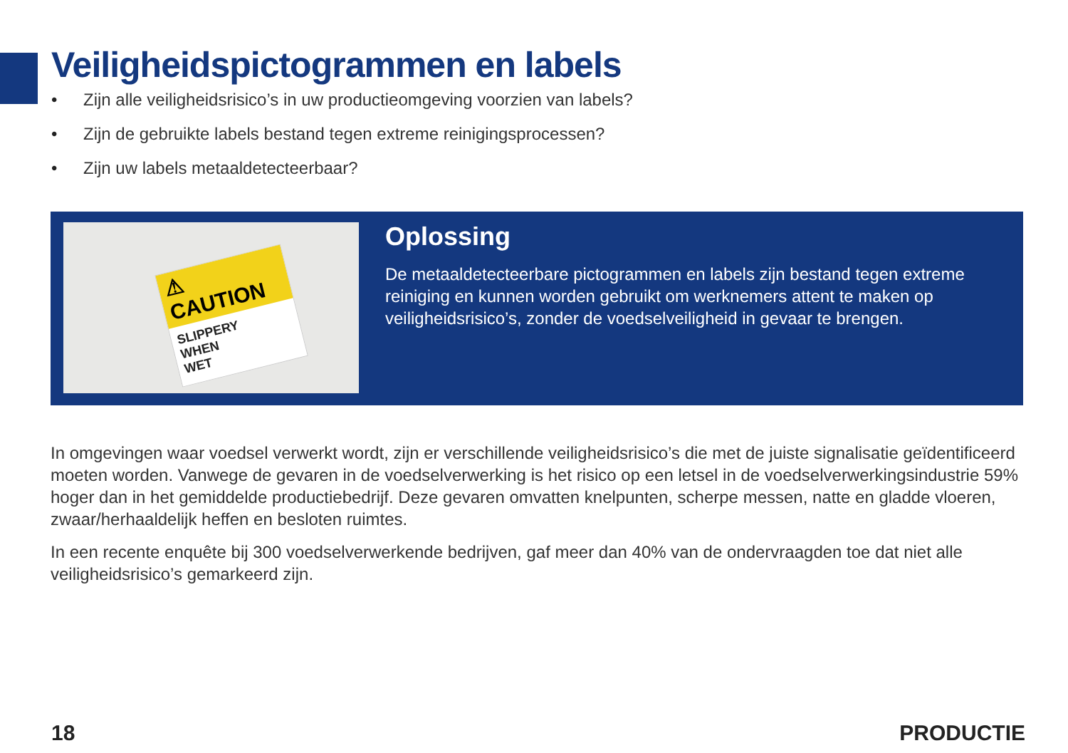Veiligheidspictogrammen en labels
• Zijn alle veiligheidsrisico’s in uw productieomgeving voorzien van labels?
• Zijn de gebruikte labels bestand tegen extreme reinigingsprocessen?
• Zijn uw labels metaaldetecteerbaar?
⚠ CAUTION
SLIPPERY
WHEN
WET
Oplossing
De metaaldetecteerbare pictogrammen en labels zijn bestand tegen extreme reiniging en kunnen worden gebruikt om werknemers attent te maken op veiligheidsrisico’s, zonder de voedselveiligheid in gevaar te brengen.
In omgevingen waar voedsel verwerkt wordt, zijn er verschillende veiligheidsrisico’s die met de juiste signalisatie geïdentificeerd moeten worden. Vanwege de gevaren in de voedselverwerking is het risico op een letsel in de voedselverwerkingsindustrie 59% hoger dan in het gemiddelde productiebedrijf. Deze gevaren omvatten knelpunten, scherpe messen, natte en gladde vloeren, zwaar/herhaaldelijk heffen en besloten ruimtes.
In een recente enquête bij 300 voedselverwerkende bedrijven, gaf meer dan 40% van de ondervraagden toe dat niet alle veiligheidsrisico’s gemarkeerd zijn.
18 PRODUCTIE